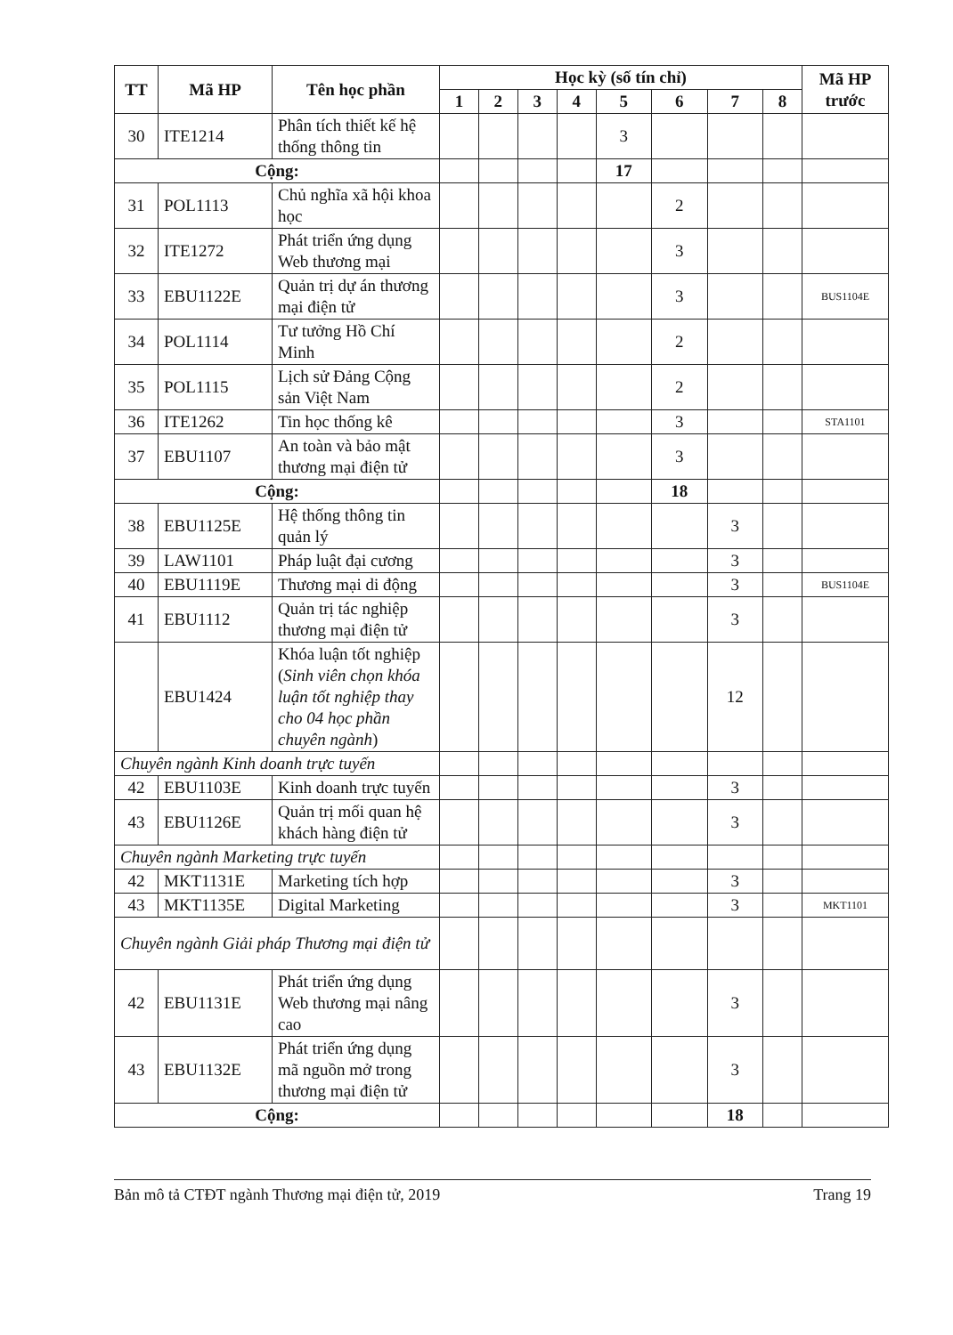| TT | Mã HP | Tên học phần | Học kỳ (số tín chỉ) | | | | | | | | Mã HP trước |
| --- | --- | --- | --- | --- | --- | --- | --- | --- | --- | --- | --- |
| | | | 1 | 2 | 3 | 4 | 5 | 6 | 7 | 8 | |
| 30 | ITE1214 | Phân tích thiết kế hệ thống thông tin | | | | | 3 | | | | |
| Cộng: | | | | | | | 17 | | | | |
| 31 | POL1113 | Chủ nghĩa xã hội khoa học | | | | | | 2 | | | |
| 32 | ITE1272 | Phát triển ứng dụng Web thương mại | | | | | | 3 | | | |
| 33 | EBU1122E | Quản trị dự án thương mại điện tử | | | | | | 3 | | | BUS1104E |
| 34 | POL1114 | Tư tưởng Hồ Chí Minh | | | | | | 2 | | | |
| 35 | POL1115 | Lịch sử Đảng Cộng sản Việt Nam | | | | | | 2 | | | |
| 36 | ITE1262 | Tin học thống kê | | | | | | 3 | | | STA1101 |
| 37 | EBU1107 | An toàn và bảo mật thương mại điện tử | | | | | | 3 | | | |
| Cộng: | | | | | | | | 18 | | | |
| 38 | EBU1125E | Hệ thống thông tin quản lý | | | | | | | 3 | | |
| 39 | LAW1101 | Pháp luật đại cương | | | | | | | 3 | | |
| 40 | EBU1119E | Thương mại di động | | | | | | | 3 | | BUS1104E |
| 41 | EBU1112 | Quản trị tác nghiệp thương mại điện tử | | | | | | | 3 | | |
| | EBU1424 | Khóa luận tốt nghiệp ( Sinh viên chọn khóa luận tốt nghiệp thay cho 04 học phần chuyên ngành ) | | | | | | | 12 | | |
| Chuyên ngành Kinh doanh trực tuyến | | | | | | | | | | | |
| 42 | EBU1103E | Kinh doanh trực tuyến | | | | | | | 3 | | |
| 43 | EBU1126E | Quản trị mối quan hệ khách hàng điện tử | | | | | | | 3 | | |
| Chuyên ngành Marketing trực tuyến | | | | | | | | | | | |
| 42 | MKT1131E | Marketing tích hợp | | | | | | | 3 | | |
| 43 | MKT1135E | Digital Marketing | | | | | | | 3 | | MKT1101 |
| Chuyên ngành Giải pháp Thương mại điện tử | | | | | | | | | | | |
| 42 | EBU1131E | Phát triển ứng dụng Web thương mại nâng cao | | | | | | | 3 | | |
| 43 | EBU1132E | Phát triển ứng dụng mã nguồn mở trong thương mại điện tử | | | | | | | 3 | | |
| Cộng: | | | | | | | | | 18 | | |
Bản mô tả CTĐT ngành Thương mại điện tử, 2019 Trang 19